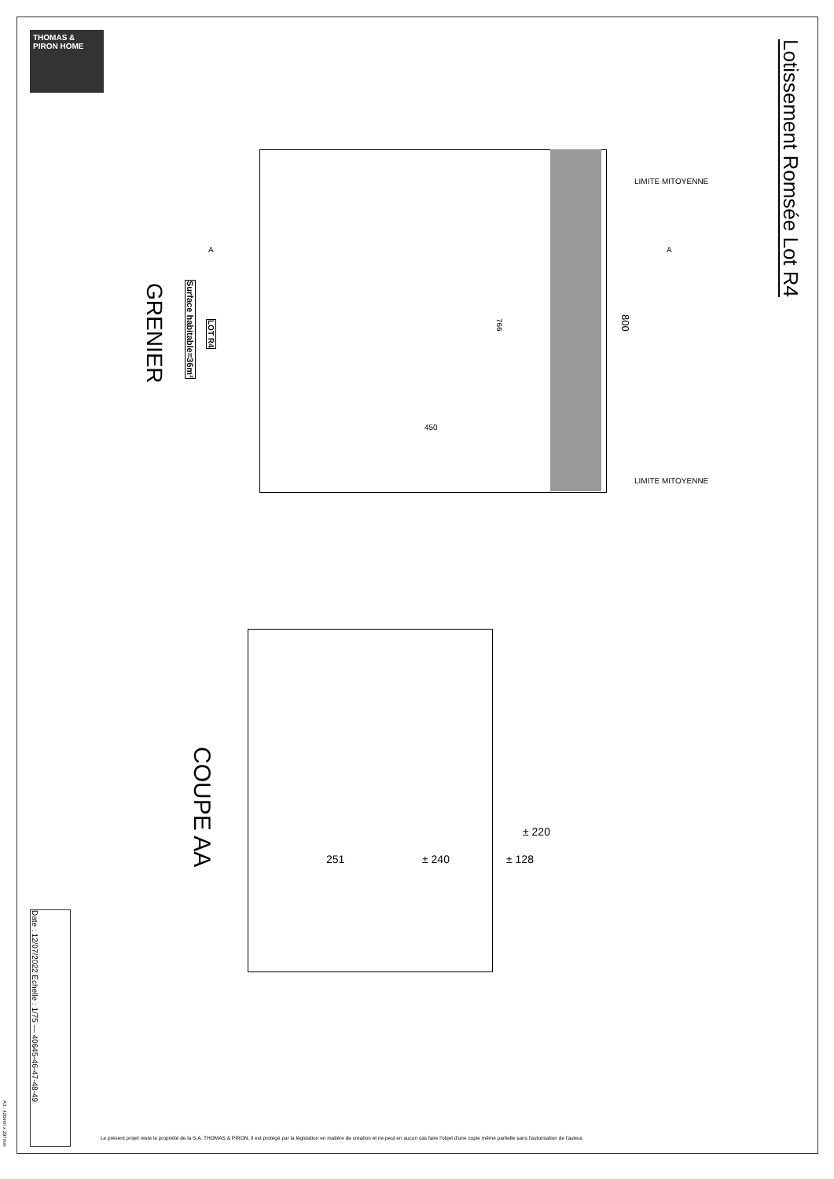THOMAS & PIRON HOME
Lotissement Romsée Lot R4
LIMITE MITOYENNE
LIMITE MITOYENNE
450
766
800
GRENIER
Surface habitable=36m²
LOT R4
A A
COUPE AA
251 ± 240 ± 128
± 220
Date : 12/07/2022 Echelle : 1/75 — 40645-46-47-48-49
A3 : 420mm x 297mm
Le présent projet reste la propriété de la S.A. THOMAS & PIRON. Il est protégé par la législation en matière de création et ne peut en aucun cas faire l'objet d'une copie même partielle sans l'autorisation de l'auteur.